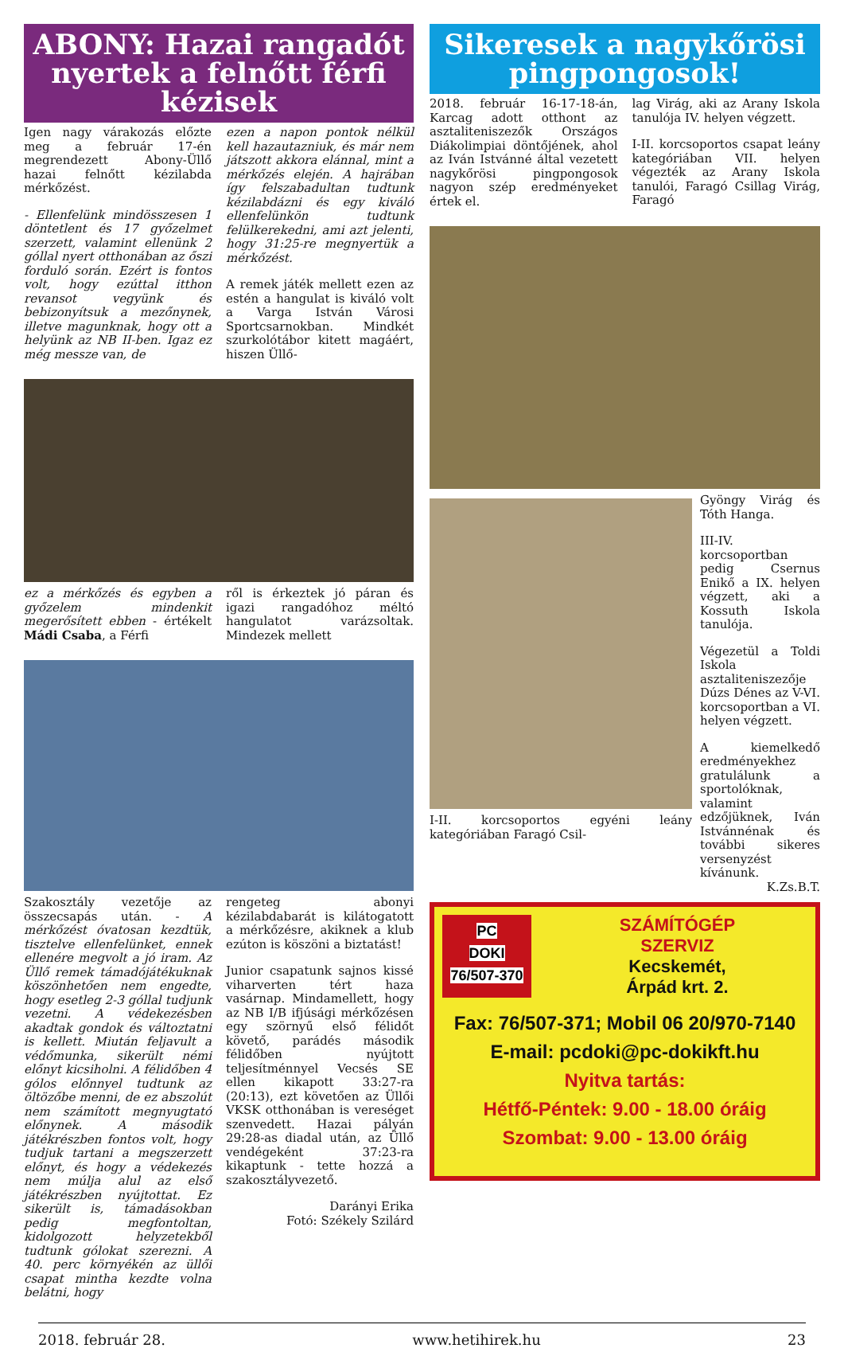ABONY: Hazai rangadót nyertek a felnőtt férfi kézisek
Igen nagy várakozás előzte meg a február 17-én megrendezett Abony-Üllő hazai felnőtt kézilabda mérkőzést.
- Ellenfelünk mindösszesen 1 döntetlent és 17 győzelmet szerzett, valamint ellenünk 2 góllal nyert otthonában az őszi forduló során. Ezért is fontos volt, hogy ezúttal itthon revansot vegyünk és bebizonyítsuk a mezőnynek, illetve magunknak, hogy ott a helyünk az NB II-ben. Igaz ez még messze van, de
ezen a napon pontok nélkül kell hazautazniuk, és már nem játszott akkora elánnal, mint a mérkőzés elején. A hajrában így felszabadultan tudtunk kézilabdázni és egy kiváló ellenfelünkön tudtunk felülkerekedni, ami azt jelenti, hogy 31:25-re megnyertük a mérkőzést.
A remek játék mellett ezen az estén a hangulat is kiváló volt a Varga István Városi Sportcsarnokban. Mindkét szurkolótábor kitett magáért, hiszen Üllő-
ez a mérkőzés és egyben a győzelem mindenkit megerősített ebben - értékelt Mádi Csaba, a Férfi
ről is érkeztek jó páran és igazi rangadóhoz méltó hangulatot varázsoltak. Mindezek mellett
Szakosztály vezetője az összecsapás után. - A mérkőzést óvatosan kezdtük, tisztelve ellenfelünket, ennek ellenére megvolt a jó iram. Az Üllő remek támadójátékuknak köszönhetően nem engedte, hogy esetleg 2-3 góllal tudjunk vezetni. A védekezésben akadtak gondok és változtatni is kellett. Miután feljavult a védőmunka, sikerült némi előnyt kicsiholni. A félidőben 4 gólos előnnyel tudtunk az öltözőbe menni, de ez abszolút nem számított megnyugtató előnynek. A második játékrészben fontos volt, hogy tudjuk tartani a megszerzett előnyt, és hogy a védekezés nem múlja alul az első játékrészben nyújtottat. Ez sikerült is, támadásokban pedig megfontoltan, kidolgozott helyzetekből tudtunk gólokat szerezni. A 40. perc környékén az üllői csapat mintha kezdte volna belátni, hogy
rengeteg abonyi kézilabdabarát is kilátogatott a mérkőzésre, akiknek a klub ezúton is köszöni a biztatást!
Junior csapatunk sajnos kissé viharverten tért haza vasárnap. Mindamellett, hogy az NB I/B ifjúsági mérkőzésen egy szörnyű első félidőt követő, parádés második félidőben nyújtott teljesítménnyel Vecsés SE ellen kikapott 33:27-ra (20:13), ezt követően az Üllői VKSK otthonában is vereséget szenvedett. Hazai pályán 29:28-as diadal után, az Üllő vendégeként 37:23-ra kikaptunk - tette hozzá a szakosztályvezető.
Darányi Erika
Fotó: Székely Szilárd
Sikeresek a nagykőrösi pingpongosok!
2018. február 16-17-18-án, Karcag adott otthont az asztaliteniszezők Országos Diákolimpiai döntőjének, ahol az Iván Istvánné által vezetett nagykőrösi pingpongosok nagyon szép eredményeket értek el.
lag Virág, aki az Arany Iskola tanulója IV. helyen végzett.
I-II. korcsoportos csapat leány kategóriában VII. helyen végezték az Arany Iskola tanulói, Faragó Csillag Virág, Faragó
I-II. korcsoportos egyéni leány kategóriában Faragó Csil-
Gyöngy Virág és Tóth Hanga.
III-IV. korcsoportban pedig Csernus Enikő a IX. helyen végzett, aki a Kossuth Iskola tanulója.
Végezetül a Toldi Iskola asztaliteniszezője Dúzs Dénes az V-VI. korcsoportban a VI. helyen végzett.
A kiemelkedő eredményekhez gratulálunk a sportolóknak, valamint edzőjüknek, Iván Istvánnénak és további sikeres versenyzést kívánunk.
K.Zs.B.T.
PC
DOKI
76/507-370
SZÁMÍTÓGÉP
SZERVIZ
Kecskemét,
Árpád krt. 2.
Fax: 76/507-371; Mobil 06 20/970-7140
E-mail: pcdoki@pc-dokikft.hu
Nyitva tartás:
Hétfő-Péntek: 9.00 - 18.00 óráig
Szombat: 9.00 - 13.00 óráig
2018. február 28. www.hetihirek.hu 23